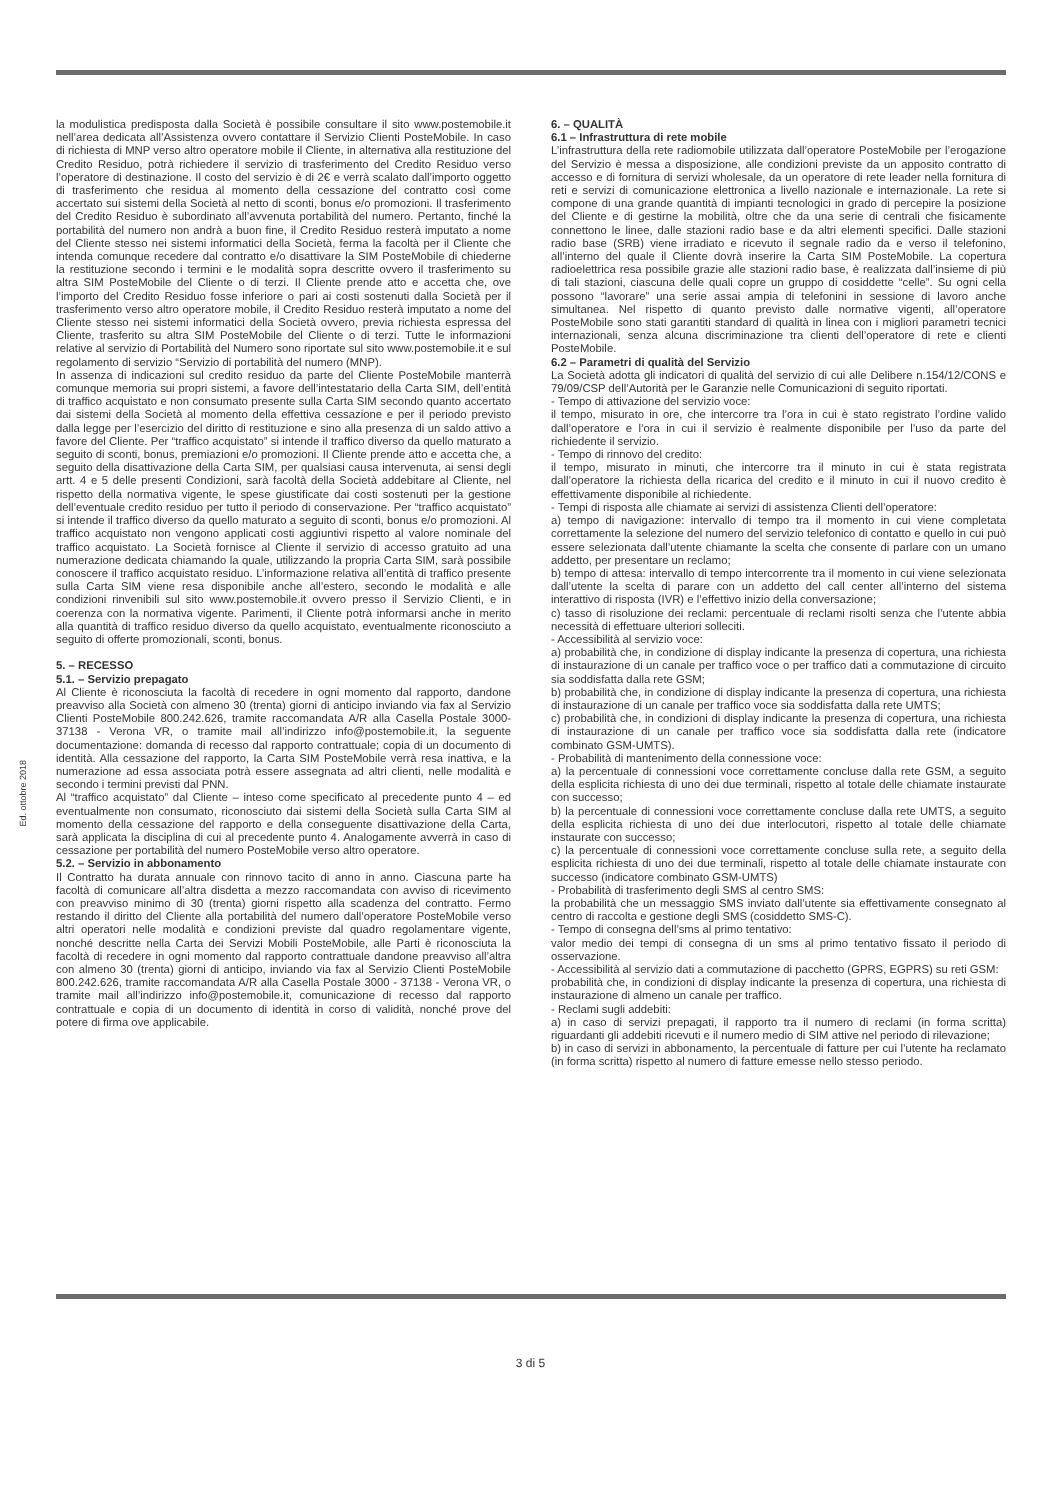Ed. ottobre 2018
la modulistica predisposta dalla Società è possibile consultare il sito www.postemobile.it nell’area dedicata all’Assistenza ovvero contattare il Servizio Clienti PosteMobile. In caso di richiesta di MNP verso altro operatore mobile il Cliente, in alternativa alla restituzione del Credito Residuo, potrà richiedere il servizio di trasferimento del Credito Residuo verso l’operatore di destinazione. Il costo del servizio è di 2€ e verrà scalato dall’importo oggetto di trasferimento che residua al momento della cessazione del contratto così come accertato sui sistemi della Società al netto di sconti, bonus e/o promozioni. Il trasferimento del Credito Residuo è subordinato all’avvenuta portabilità del numero. Pertanto, finché la portabilità del numero non andrà a buon fine, il Credito Residuo resterà imputato a nome del Cliente stesso nei sistemi informatici della Società, ferma la facoltà per il Cliente che intenda comunque recedere dal contratto e/o disattivare la SIM PosteMobile di chiederne la restituzione secondo i termini e le modalità sopra descritte ovvero il trasferimento su altra SIM PosteMobile del Cliente o di terzi. Il Cliente prende atto e accetta che, ove l’importo del Credito Residuo fosse inferiore o pari ai costi sostenuti dalla Società per il trasferimento verso altro operatore mobile, il Credito Residuo resterà imputato a nome del Cliente stesso nei sistemi informatici della Società ovvero, previa richiesta espressa del Cliente, trasferito su altra SIM PosteMobile del Cliente o di terzi. Tutte le informazioni relative al servizio di Portabilità del Numero sono riportate sul sito www.postemobile.it e sul regolamento di servizio “Servizio di portabilità del numero (MNP).
In assenza di indicazioni sul credito residuo da parte del Cliente PosteMobile manterrà comunque memoria sui propri sistemi, a favore dell’intestatario della Carta SIM, dell’entità di traffico acquistato e non consumato presente sulla Carta SIM secondo quanto accertato dai sistemi della Società al momento della effettiva cessazione e per il periodo previsto dalla legge per l’esercizio del diritto di restituzione e sino alla presenza di un saldo attivo a favore del Cliente. Per “traffico acquistato” si intende il traffico diverso da quello maturato a seguito di sconti, bonus, premiazioni e/o promozioni. Il Cliente prende atto e accetta che, a seguito della disattivazione della Carta SIM, per qualsiasi causa intervenuta, ai sensi degli artt. 4 e 5 delle presenti Condizioni, sarà facoltà della Società addebitare al Cliente, nel rispetto della normativa vigente, le spese giustificate dai costi sostenuti per la gestione dell’eventuale credito residuo per tutto il periodo di conservazione. Per “traffico acquistato” si intende il traffico diverso da quello maturato a seguito di sconti, bonus e/o promozioni. Al traffico acquistato non vengono applicati costi aggiuntivi rispetto al valore nominale del traffico acquistato. La Società fornisce al Cliente il servizio di accesso gratuito ad una numerazione dedicata chiamando la quale, utilizzando la propria Carta SIM, sarà possibile conoscere il traffico acquistato residuo. L’informazione relativa all’entità di traffico presente sulla Carta SIM viene resa disponibile anche all’estero, secondo le modalità e alle condizioni rinvenibili sul sito www.postemobile.it ovvero presso il Servizio Clienti, e in coerenza con la normativa vigente. Parimenti, il Cliente potrà informarsi anche in merito alla quantità di traffico residuo diverso da quello acquistato, eventualmente riconosciuto a seguito di offerte promozionali, sconti, bonus.
5. – RECESSO
5.1. – Servizio prepagato
Al Cliente è riconosciuta la facoltà di recedere in ogni momento dal rapporto, dandone preavviso alla Società con almeno 30 (trenta) giorni di anticipo inviando via fax al Servizio Clienti PosteMobile 800.242.626, tramite raccomandata A/R alla Casella Postale 3000- 37138 - Verona VR, o tramite mail all’indirizzo info@postemobile.it, la seguente documentazione: domanda di recesso dal rapporto contrattuale; copia di un documento di identità. Alla cessazione del rapporto, la Carta SIM PosteMobile verrà resa inattiva, e la numerazione ad essa associata potrà essere assegnata ad altri clienti, nelle modalità e secondo i termini previsti dal PNN.
Al “traffico acquistato” dal Cliente – inteso come specificato al precedente punto 4 – ed eventualmente non consumato, riconosciuto dai sistemi della Società sulla Carta SIM al momento della cessazione del rapporto e della conseguente disattivazione della Carta, sarà applicata la disciplina di cui al precedente punto 4. Analogamente avverrà in caso di cessazione per portabilità del numero PosteMobile verso altro operatore.
5.2. – Servizio in abbonamento
Il Contratto ha durata annuale con rinnovo tacito di anno in anno. Ciascuna parte ha facoltà di comunicare all’altra disdetta a mezzo raccomandata con avviso di ricevimento con preavviso minimo di 30 (trenta) giorni rispetto alla scadenza del contratto. Fermo restando il diritto del Cliente alla portabilità del numero dall’operatore PosteMobile verso altri operatori nelle modalità e condizioni previste dal quadro regolamentare vigente, nonché descritte nella Carta dei Servizi Mobili PosteMobile, alle Parti è riconosciuta la facoltà di recedere in ogni momento dal rapporto contrattuale dandone preavviso all’altra con almeno 30 (trenta) giorni di anticipo, inviando via fax al Servizio Clienti PosteMobile 800.242.626, tramite raccomandata A/R alla Casella Postale 3000 - 37138 - Verona VR, o tramite mail all’indirizzo info@postemobile.it, comunicazione di recesso dal rapporto contrattuale e copia di un documento di identità in corso di validità, nonché prove del potere di firma ove applicabile.
6. – QUALITÀ
6.1 – Infrastruttura di rete mobile
L’infrastruttura della rete radiomobile utilizzata dall’operatore PosteMobile per l’erogazione del Servizio è messa a disposizione, alle condizioni previste da un apposito contratto di accesso e di fornitura di servizi wholesale, da un operatore di rete leader nella fornitura di reti e servizi di comunicazione elettronica a livello nazionale e internazionale. La rete si compone di una grande quantità di impianti tecnologici in grado di percepire la posizione del Cliente e di gestirne la mobilità, oltre che da una serie di centrali che fisicamente connettono le linee, dalle stazioni radio base e da altri elementi specifici. Dalle stazioni radio base (SRB) viene irradiato e ricevuto il segnale radio da e verso il telefonino, all’interno del quale il Cliente dovrà inserire la Carta SIM PosteMobile. La copertura radioelettrica resa possibile grazie alle stazioni radio base, è realizzata dall’insieme di più di tali stazioni, ciascuna delle quali copre un gruppo di cosiddette “celle”. Su ogni cella possono “lavorare” una serie assai ampia di telefonini in sessione di lavoro anche simultanea. Nel rispetto di quanto previsto dalle normative vigenti, all’operatore PosteMobile sono stati garantiti standard di qualità in linea con i migliori parametri tecnici internazionali, senza alcuna discriminazione tra clienti dell’operatore di rete e clienti PosteMobile.
6.2 – Parametri di qualità del Servizio
La Società adotta gli indicatori di qualità del servizio di cui alle Delibere n.154/12/CONS e 79/09/CSP dell’Autorità per le Garanzie nelle Comunicazioni di seguito riportati.
- Tempo di attivazione del servizio voce:
il tempo, misurato in ore, che intercorre tra l’ora in cui è stato registrato l’ordine valido dall’operatore e l’ora in cui il servizio è realmente disponibile per l’uso da parte del richiedente il servizio.
- Tempo di rinnovo del credito:
il tempo, misurato in minuti, che intercorre tra il minuto in cui è stata registrata dall’operatore la richiesta della ricarica del credito e il minuto in cui il nuovo credito è effettivamente disponibile al richiedente.
- Tempi di risposta alle chiamate ai servizi di assistenza Clienti dell’operatore:
a) tempo di navigazione: intervallo di tempo tra il momento in cui viene completata correttamente la selezione del numero del servizio telefonico di contatto e quello in cui può essere selezionata dall’utente chiamante la scelta che consente di parlare con un umano addetto, per presentare un reclamo;
b) tempo di attesa: intervallo di tempo intercorrente tra il momento in cui viene selezionata dall’utente la scelta di parare con un addetto del call center all’interno del sistema interattivo di risposta (IVR) e l’effettivo inizio della conversazione;
c) tasso di risoluzione dei reclami: percentuale di reclami risolti senza che l’utente abbia necessità di effettuare ulteriori solleciti.
- Accessibilità al servizio voce:
a) probabilità che, in condizione di display indicante la presenza di copertura, una richiesta di instaurazione di un canale per traffico voce o per traffico dati a commutazione di circuito sia soddisfatta dalla rete GSM;
b) probabilità che, in condizione di display indicante la presenza di copertura, una richiesta di instaurazione di un canale per traffico voce sia soddisfatta dalla rete UMTS;
c) probabilità che, in condizioni di display indicante la presenza di copertura, una richiesta di instaurazione di un canale per traffico voce sia soddisfatta dalla rete (indicatore combinato GSM-UMTS).
- Probabilità di mantenimento della connessione voce:
a) la percentuale di connessioni voce correttamente concluse dalla rete GSM, a seguito della esplicita richiesta di uno dei due terminali, rispetto al totale delle chiamate instaurate con successo;
b) la percentuale di connessioni voce correttamente concluse dalla rete UMTS, a seguito della esplicita richiesta di uno dei due interlocutori, rispetto al totale delle chiamate instaurate con successo;
c) la percentuale di connessioni voce correttamente concluse sulla rete, a seguito della esplicita richiesta di uno dei due terminali, rispetto al totale delle chiamate instaurate con successo (indicatore combinato GSM-UMTS)
- Probabilità di trasferimento degli SMS al centro SMS:
la probabilità che un messaggio SMS inviato dall’utente sia effettivamente consegnato al centro di raccolta e gestione degli SMS (cosiddetto SMS-C).
- Tempo di consegna dell’sms al primo tentativo:
valor medio dei tempi di consegna di un sms al primo tentativo fissato il periodo di osservazione.
- Accessibilità al servizio dati a commutazione di pacchetto (GPRS, EGPRS) su reti GSM:
probabilità che, in condizioni di display indicante la presenza di copertura, una richiesta di instaurazione di almeno un canale per traffico.
- Reclami sugli addebiti:
a) in caso di servizi prepagati, il rapporto tra il numero di reclami (in forma scritta) riguardanti gli addebiti ricevuti e il numero medio di SIM attive nel periodo di rilevazione;
b) in caso di servizi in abbonamento, la percentuale di fatture per cui l’utente ha reclamato (in forma scritta) rispetto al numero di fatture emesse nello stesso periodo.
3 di 5